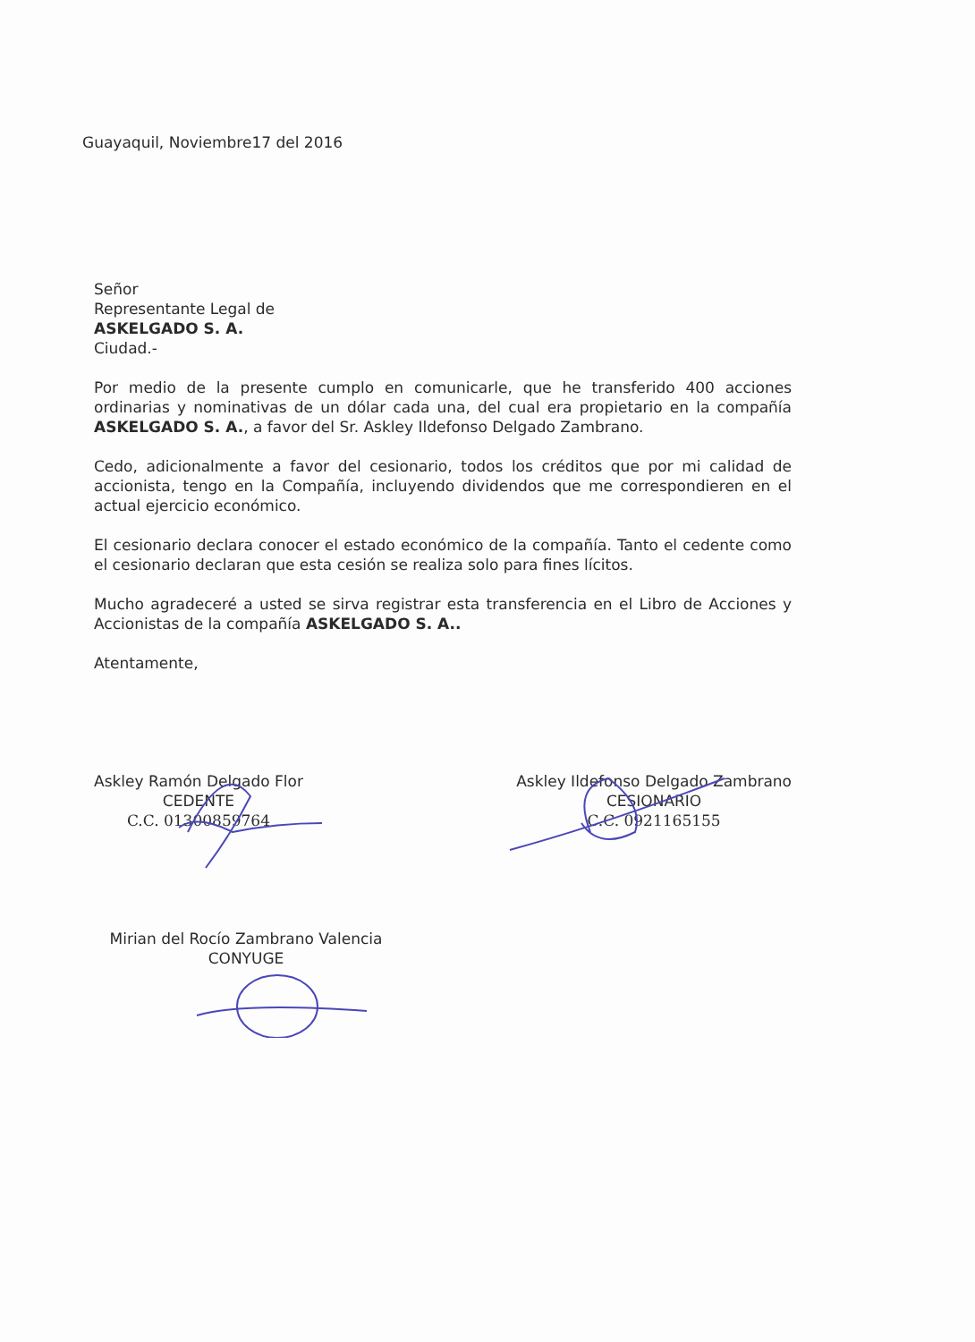Guayaquil, Noviembre17 del 2016
Señor
Representante Legal de
ASKELGADO S. A.
Ciudad.-
Por medio de la presente cumplo en comunicarle, que he transferido 400 acciones ordinarias y nominativas de un dólar cada una, del cual era propietario en la compañía ASKELGADO S. A., a favor del Sr. Askley Ildefonso Delgado Zambrano.
Cedo, adicionalmente a favor del cesionario, todos los créditos que por mi calidad de accionista, tengo en la Compañía, incluyendo dividendos que me correspondieren en el actual ejercicio económico.
El cesionario declara conocer el estado económico de la compañía. Tanto el cedente como el cesionario declaran que esta cesión se realiza solo para fines lícitos.
Mucho agradeceré a usted se sirva registrar esta transferencia en el Libro de Acciones y Accionistas de la compañía ASKELGADO S. A..
Atentamente,
Askley Ramón Delgado Flor
CEDENTE
C.C. 01300859764
Askley Ildefonso Delgado Zambrano
CESIONARIO
C.C. 0921165155
Mirian del Rocío Zambrano Valencia
CONYUGE